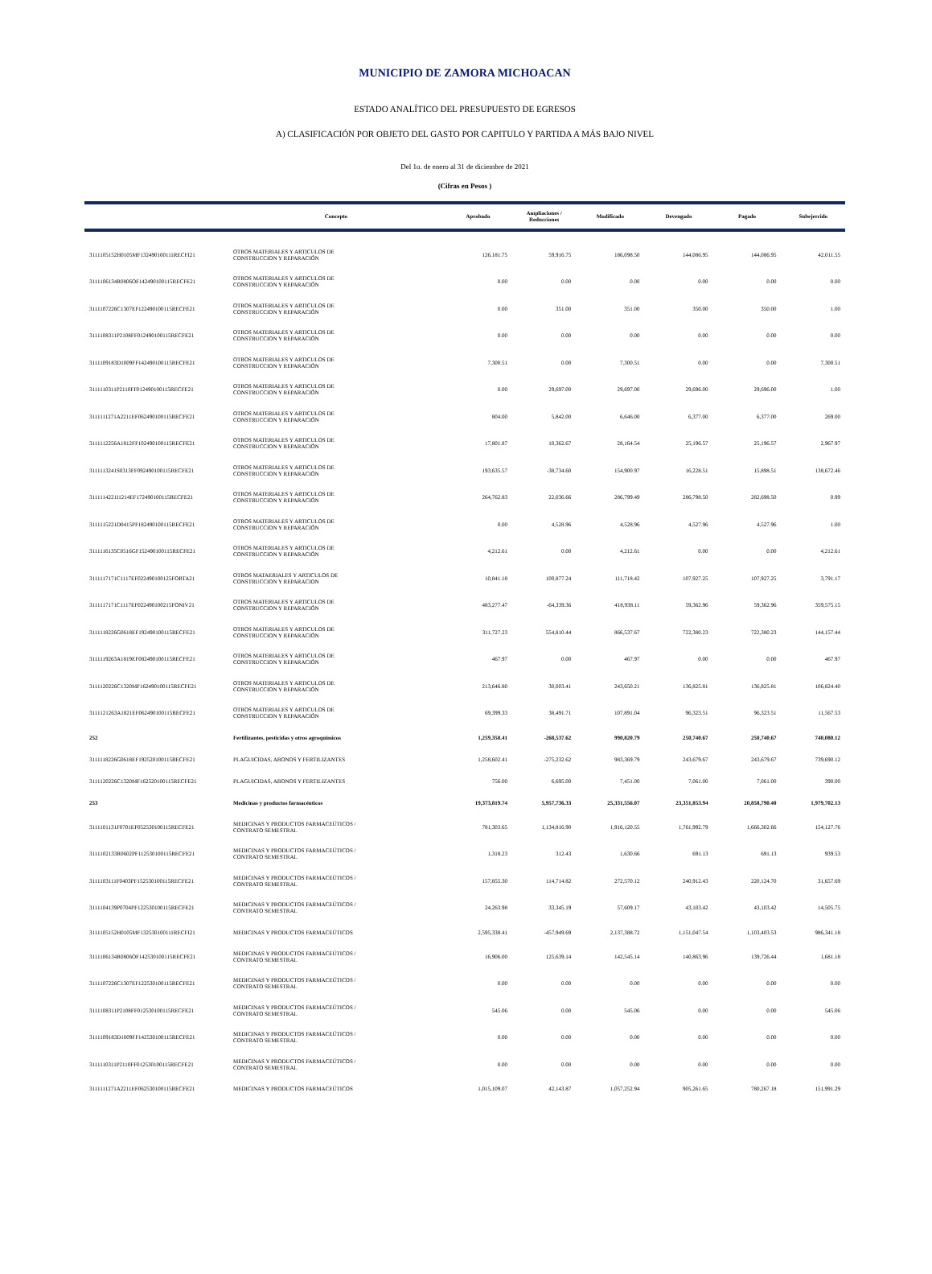MUNICIPIO DE ZAMORA MICHOACAN
ESTADO ANALÍTICO DEL PRESUPUESTO DE EGRESOS
A) CLASIFICACIÓN POR OBJETO DEL GASTO POR CAPITULO Y PARTIDA A MÁS BAJO NIVEL
Del 1o. de enero al 31 de diciembre de 2021
(Cifras en Pesos )
| | Concepto | Aprobado | Ampliaciones / Reducciones | Modificado | Devengado | Pagado | Subejercido |
| --- | --- | --- | --- | --- | --- | --- | --- |
| 3111105152H0105MF132490100111RECFI21 | OTROS MATERIALES Y ARTICULOS DE CONSTRUCCION Y REPARACIÓN | 126,181.75 | 59,916.75 | 186,098.50 | 144,086.95 | 144,086.95 | 42,011.55 |
| 3111106134R0806OF142490100115RECFE21 | OTROS MATERIALES Y ARTICULOS DE CONSTRUCCION Y REPARACIÓN | 0.00 | 0.00 | 0.00 | 0.00 | 0.00 | 0.00 |
| 3111107226C1307EF122490100115RECFE21 | OTROS MATERIALES Y ARTICULOS DE CONSTRUCCION Y REPARACIÓN | 0.00 | 351.00 | 351.00 | 350.00 | 350.00 | 1.00 |
| 3111108311P2108FF012490100115RECFE21 | OTROS MATERIALES Y ARTICULOS DE CONSTRUCCION Y REPARACIÓN | 0.00 | 0.00 | 0.00 | 0.00 | 0.00 | 0.00 |
| 3111109183D1009FF142490100115RECFE21 | OTROS MATERIALES Y ARTICULOS DE CONSTRUCCION Y REPARACIÓN | 7,300.51 | 0.00 | 7,300.51 | 0.00 | 0.00 | 7,300.51 |
| 3111110311P2110FF012490100115RECFE21 | OTROS MATERIALES Y ARTICULOS DE CONSTRUCCION Y REPARACIÓN | 0.00 | 29,697.00 | 29,697.00 | 29,696.00 | 29,696.00 | 1.00 |
| 3111111271A2211EF062490100115RECFE21 | OTROS MATERIALES Y ARTICULOS DE CONSTRUCCION Y REPARACIÓN | 804.00 | 5,842.00 | 6,646.00 | 6,377.00 | 6,377.00 | 269.00 |
| 3111112256A1812FF102490100115RECFE21 | OTROS MATERIALES Y ARTICULOS DE CONSTRUCCION Y REPARACIÓN | 17,801.87 | 10,362.67 | 28,164.54 | 25,196.57 | 25,196.57 | 2,967.97 |
| 3111113241S0313FF092490100115RECFE21 | OTROS MATERIALES Y ARTICULOS DE CONSTRUCCION Y REPARACIÓN | 193,635.57 | -38,734.60 | 154,900.97 | 16,228.51 | 15,898.51 | 138,672.46 |
| 3111114221I1214EF172490100115RECFE21 | OTROS MATERIALES Y ARTICULOS DE CONSTRUCCION Y REPARACIÓN | 264,762.83 | 22,036.66 | 286,799.49 | 286,798.50 | 282,698.50 | 0.99 |
| 3111115221D0415PF182490100115RECFE21 | OTROS MATERIALES Y ARTICULOS DE CONSTRUCCION Y REPARACIÓN | 0.00 | 4,528.96 | 4,528.96 | 4,527.96 | 4,527.96 | 1.00 |
| 3111116135C0516GF152490100115RECFE21 | OTROS MATERIALES Y ARTICULOS DE CONSTRUCCION Y REPARACIÓN | 4,212.61 | 0.00 | 4,212.61 | 0.00 | 0.00 | 4,212.61 |
| 3111117171C1117EF022490100125FORTA21 | OTROS MATAERIALES Y ARTICULOS DE CONSTRUCCION Y REPARACION | 10,841.18 | 100,877.24 | 111,718.42 | 107,927.25 | 107,927.25 | 3,791.17 |
| 3111117171C1117EF022490100215FONIV21 | OTROS MATERIALES Y ARTICULOS DE CONSTRUCCION Y REPARACIÓN | 483,277.47 | -64,339.36 | 418,938.11 | 59,362.96 | 59,362.96 | 359,575.15 |
| 3111118226G0618EF192490100115RECFE21 | OTROS MATERIALES Y ARTICULOS DE CONSTRUCCION Y REPARACIÓN | 311,727.23 | 554,810.44 | 866,537.67 | 722,380.23 | 722,380.23 | 144,157.44 |
| 3111119263A1819EF082490100115RECFE21 | OTROS MATERIALES Y ARTICULOS DE CONSTRUCCION Y REPARACIÓN | 467.97 | 0.00 | 467.97 | 0.00 | 0.00 | 467.97 |
| 3111120226C1320MF162490100115RECFE21 | OTROS MATERIALES Y ARTICULOS DE CONSTRUCCION Y REPARACIÓN | 213,646.80 | 30,003.41 | 243,650.21 | 136,825.81 | 136,825.81 | 106,824.40 |
| 3111121263A1821EF062490100115RECFE21 | OTROS MATERIALES Y ARTICULOS DE CONSTRUCCION Y REPARACIÓN | 69,399.33 | 38,491.71 | 107,891.04 | 96,323.51 | 96,323.51 | 11,567.53 |
| 252 | Fertilizantes, pesticidas y otros agroquímicos | 1,259,358.41 | -268,537.62 | 990,820.79 | 250,740.67 | 250,740.67 | 740,080.12 |
| 3111118226G0618EF192520100115RECFE21 | PLAGUICIDAS, ABONOS Y FERTILIZANTES | 1,258,602.41 | -275,232.62 | 983,369.79 | 243,679.67 | 243,679.67 | 739,690.12 |
| 3111120226C1320MF162520100115RECFE21 | PLAGUICIDAS, ABONOS Y FERTILIZANTES | 756.00 | 6,695.00 | 7,451.00 | 7,061.00 | 7,061.00 | 390.00 |
| 253 | Medicinas y productos farmacéuticos | 19,373,819.74 | 5,957,736.33 | 25,331,556.07 | 23,351,853.94 | 20,858,790.40 | 1,979,702.13 |
| 3111101131F0701EF052530100115RECFE21 | MEDICINAS Y PRODUCTOS FARMACEÚTICOS / CONTRATO SEMESTRAL | 781,303.65 | 1,134,816.90 | 1,916,120.55 | 1,761,992.79 | 1,666,302.66 | 154,127.76 |
| 3111102133R0602PF112530100115RECFE21 | MEDICINAS Y PRODUCTOS FARMACEÚTICOS / CONTRATO SEMESTRAL | 1,318.23 | 312.43 | 1,630.66 | 691.13 | 691.13 | 939.53 |
| 3111103111F0403PF152530100115RECFE21 | MEDICINAS Y PRODUCTOS FARMACEÚTICOS / CONTRATO SEMESTRAL | 157,855.30 | 114,714.82 | 272,570.12 | 240,912.43 | 220,124.70 | 31,657.69 |
| 3111104139P0704PF122530100115RECFE21 | MEDICINAS Y PRODUCTOS FARMACEÚTICOS / CONTRATO SEMESTRAL | 24,263.98 | 33,345.19 | 57,609.17 | 43,103.42 | 43,103.42 | 14,505.75 |
| 3111105152H0105MF132530100111RECFI21 | MEDICINAS Y PRODUCTOS FARMACEÚTICOS | 2,595,338.41 | -457,949.69 | 2,137,388.72 | 1,151,047.54 | 1,103,403.53 | 986,341.18 |
| 3111106134R0806OF142530100115RECFE21 | MEDICINAS Y PRODUCTOS FARMACEÚTICOS / CONTRATO SEMESTRAL | 16,906.00 | 125,639.14 | 142,545.14 | 140,863.96 | 139,726.44 | 1,681.18 |
| 3111107226C1307EF122530100115RECFE21 | MEDICINAS Y PRODUCTOS FARMACEÚTICOS / CONTRATO SEMESTRAL | 0.00 | 0.00 | 0.00 | 0.00 | 0.00 | 0.00 |
| 3111108311P2108FF012530100115RECFE21 | MEDICINAS Y PRODUCTOS FARMACEÚTICOS / CONTRATO SEMESTRAL | 545.06 | 0.00 | 545.06 | 0.00 | 0.00 | 545.06 |
| 3111109183D1009FF142530100115RECFE21 | MEDICINAS Y PRODUCTOS FARMACEÚTICOS / CONTRATO SEMESTRAL | 0.00 | 0.00 | 0.00 | 0.00 | 0.00 | 0.00 |
| 3111110311P2110FF012530100115RECFE21 | MEDICINAS Y PRODUCTOS FARMACEÚTICOS / CONTRATO SEMESTRAL | 0.00 | 0.00 | 0.00 | 0.00 | 0.00 | 0.00 |
| 3111111271A2211EF062530100115RECFE21 | MEDICINAS Y PRODUCTOS FARMACEÚTICOS | 1,015,109.07 | 42,143.87 | 1,057,252.94 | 905,261.65 | 780,267.18 | 151,991.29 |